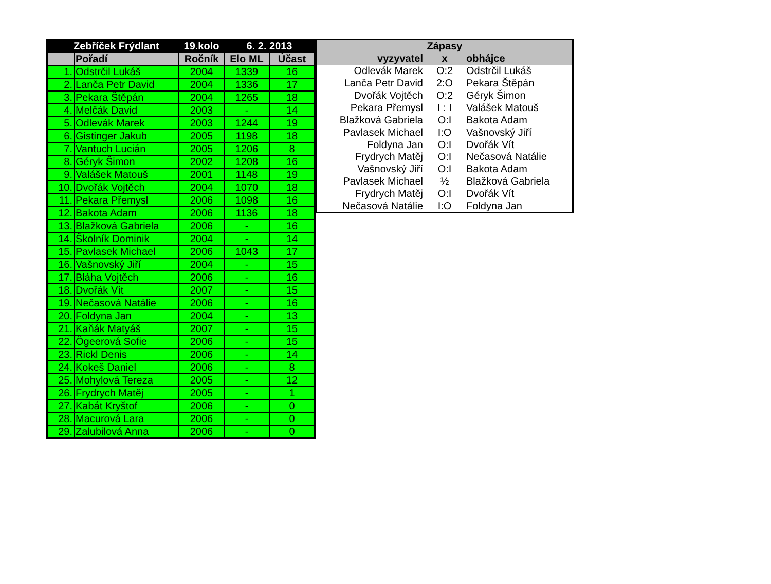| Zebříček Frýdlant | | 19.kolo | 6. 2. 2013 | |
| --- | --- | --- | --- | --- |
| | Pořadí | Ročník | Elo ML | Účast |
| 1. | Odstrčil Lukáš | 2004 | 1339 | 16 |
| 2. | Lanča Petr David | 2004 | 1336 | 17 |
| 3. | Pekara Štěpán | 2004 | 1265 | 18 |
| 4. | Melčák David | 2003 | - | 14 |
| 5. | Odlevák Marek | 2003 | 1244 | 19 |
| 6. | Gistinger Jakub | 2005 | 1198 | 18 |
| 7. | Vantuch Lucián | 2005 | 1206 | 8 |
| 8. | Géryk Šimon | 2002 | 1208 | 16 |
| 9. | Valášek Matouš | 2001 | 1148 | 19 |
| 10. | Dvořák Vojtěch | 2004 | 1070 | 18 |
| 11. | Pekara Přemysl | 2006 | 1098 | 16 |
| 12. | Bakota Adam | 2006 | 1136 | 18 |
| 13. | Blažková Gabriela | 2006 | - | 16 |
| 14. | Školník Dominik | 2004 | - | 14 |
| 15. | Pavlasek Michael | 2006 | 1043 | 17 |
| 16. | Vašnovský Jiří | 2004 | - | 15 |
| 17. | Bláha Vojtěch | 2006 | - | 16 |
| 18. | Dvořák Vít | 2007 | - | 15 |
| 19. | Nečasová Natálie | 2006 | - | 16 |
| 20. | Foldyna Jan | 2004 | - | 13 |
| 21. | Kaňák Matyáš | 2007 | - | 15 |
| 22. | Ögeerová Sofie | 2006 | - | 15 |
| 23. | Rickl Denis | 2006 | - | 14 |
| 24. | Kokeš Daniel | 2006 | - | 8 |
| 25. | Mohylová Tereza | 2005 | - | 12 |
| 26. | Frydrych Matěj | 2005 | - | 1 |
| 27. | Kabát Kryštof | 2006 | - | 0 |
| 28. | Macurová Lara | 2006 | - | 0 |
| 29. | Zalubilová Anna | 2006 | - | 0 |
| Zápasy | | |
| --- | --- | --- |
| vyzyvatel | x | obhájce |
| Odlevák Marek | O:2 | Odstrčil Lukáš |
| Lanča Petr David | 2:O | Pekara Štěpán |
| Dvořák Vojtěch | O:2 | Géryk Šimon |
| Pekara Přemysl | I : I | Valášek Matouš |
| Blažková Gabriela | O:I | Bakota Adam |
| Pavlasek Michael | I:O | Vašnovský Jiří |
| Foldyna Jan | O:I | Dvořák Vít |
| Frydrych Matěj | O:I | Nečasová Natálie |
| Vašnovský Jiří | O:I | Bakota Adam |
| Pavlasek Michael | ½ | Blažková Gabriela |
| Frydrych Matěj | O:I | Dvořák Vít |
| Nečasová Natálie | I:O | Foldyna Jan |